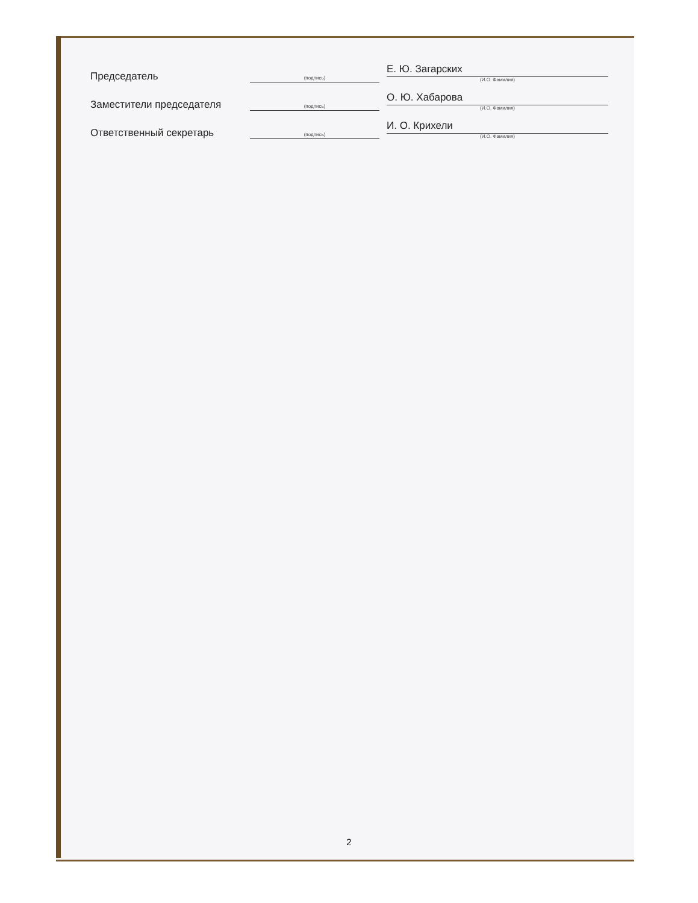Председатель
Е. Ю. Загарских
(И.О. Фамилия)
(подпись)
Заместители председателя
О. Ю. Хабарова
(И.О. Фамилия)
(подпись)
Ответственный секретарь
И. О. Крихели
(И.О. Фамилия)
(подпись)
2